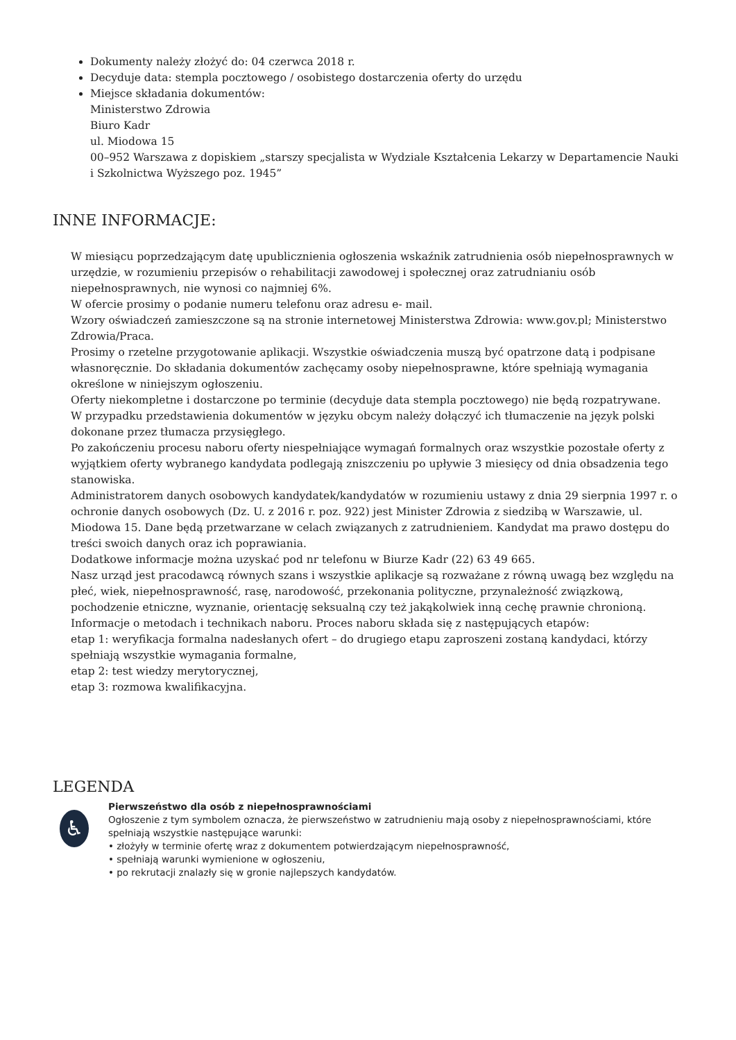Dokumenty należy złożyć do: 04 czerwca 2018 r.
Decyduje data: stempla pocztowego / osobistego dostarczenia oferty do urzędu
Miejsce składania dokumentów:
Ministerstwo Zdrowia
Biuro Kadr
ul. Miodowa 15
00–952 Warszawa z dopiskiem „starszy specjalista w Wydziale Kształcenia Lekarzy w Departamencie Nauki i Szkolnictwa Wyższego poz. 1945”
INNE INFORMACJE:
W miesiącu poprzedzającym datę upublicznienia ogłoszenia wskaźnik zatrudnienia osób niepełnosprawnych w urzędzie, w rozumieniu przepisów o rehabilitacji zawodowej i społecznej oraz zatrudnianiu osób niepełnosprawnych, nie wynosi co najmniej 6%.
W ofercie prosimy o podanie numeru telefonu oraz adresu e- mail.
Wzory oświadczeń zamieszczone są na stronie internetowej Ministerstwa Zdrowia: www.gov.pl; Ministerstwo Zdrowia/Praca.
Prosimy o rzetelne przygotowanie aplikacji. Wszystkie oświadczenia muszą być opatrzone datą i podpisane własnoręcznie. Do składania dokumentów zachęcamy osoby niepełnosprawne, które spełniają wymagania określone w niniejszym ogłoszeniu.
Oferty niekompletne i dostarczone po terminie (decyduje data stempla pocztowego) nie będą rozpatrywane.
W przypadku przedstawienia dokumentów w języku obcym należy dołączyć ich tłumaczenie na język polski dokonane przez tłumacza przysięgłego.
Po zakończeniu procesu naboru oferty niespełniające wymagań formalnych oraz wszystkie pozostałe oferty z wyjątkiem oferty wybranego kandydata podlegają zniszczeniu po upływie 3 miesięcy od dnia obsadzenia tego stanowiska.
Administratorem danych osobowych kandydatek/kandydatów w rozumieniu ustawy z dnia 29 sierpnia 1997 r. o ochronie danych osobowych (Dz. U. z 2016 r. poz. 922) jest Minister Zdrowia z siedzibą w Warszawie, ul. Miodowa 15. Dane będą przetwarzane w celach związanych z zatrudnieniem. Kandydat ma prawo dostępu do treści swoich danych oraz ich poprawiania.
Dodatkowe informacje można uzyskać pod nr telefonu w Biurze Kadr (22) 63 49 665.
Nasz urząd jest pracodawcą równych szans i wszystkie aplikacje są rozważane z równą uwagą bez względu na płeć, wiek, niepełnosprawność, rasę, narodowość, przekonania polityczne, przynależność związkową, pochodzenie etniczne, wyznanie, orientację seksualną czy też jakąkolwiek inną cechę prawnie chronioną.
Informacje o metodach i technikach naboru. Proces naboru składa się z następujących etapów:
etap 1: weryfikacja formalna nadesłanych ofert – do drugiego etapu zaproszeni zostaną kandydaci, którzy spełniają wszystkie wymagania formalne,
etap 2: test wiedzy merytorycznej,
etap 3: rozmowa kwalifikacyjna.
LEGENDA
♿
Pierwszeństwo dla osób z niepełnosprawnościami
Ogłoszenie z tym symbolem oznacza, że pierwszeństwo w zatrudnieniu mają osoby z niepełnosprawnościami, które spełniają wszystkie następujące warunki:
• złożyły w terminie ofertę wraz z dokumentem potwierdzającym niepełnosprawność,
• spełniają warunki wymienione w ogłoszeniu,
• po rekrutacji znalazły się w gronie najlepszych kandydatów.